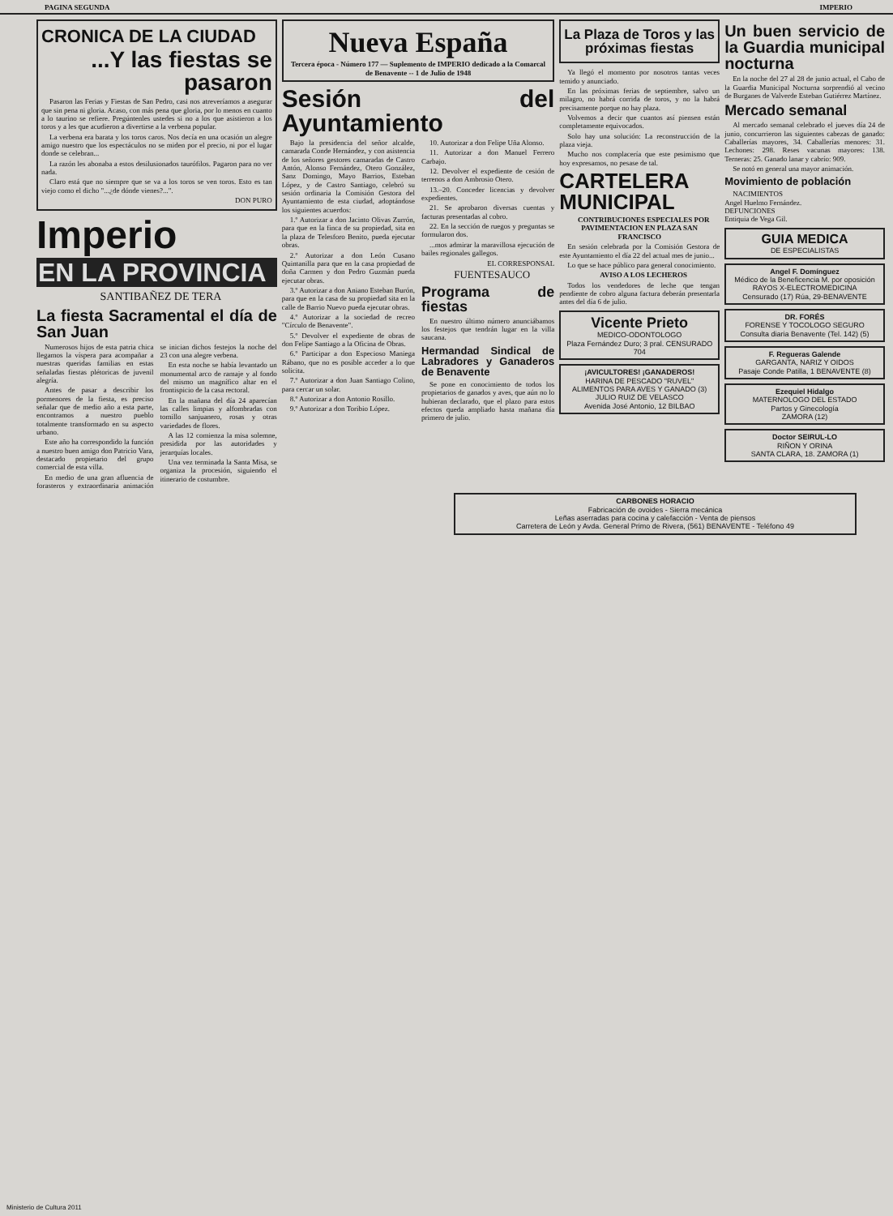PAGINA SEGUNDA IMPERIO
CRONICA DE LA CIUDAD
...Y las fiestas se pasaron
Pasaron las Ferias y Fiestas de San Pedro, casi nos atreveríamos a asegurar que sin pena ni gloria. Acaso, con más pena que gloria, por lo menos en cuanto a lo taurino se refiere. Pregúntenles ustedes si no a los que asistieron a los toros y a les que acudieron a divertirse a la verbena popular.
La verbena era barata y los toros caros. Nos decía en una ocasión un alegre amigo nuestro que los espectáculos no se miden por el precio, ni por el lugar donde se celebran...
La razón les abonaba a estos desilusionados taurófilos. Pagaron para no ver nada.
Claro está que no siempre que se va a los toros se ven toros. Esto es tan viejo como el dicho "...¿de dónde vienes?...".
DON PURO
Imperio
EN LA PROVINCIA
SANTIBAÑEZ DE TERA
La fiesta Sacramental el día de San Juan
Numerosos hijos de esta patria chica llegamos la víspera para acompañar a nuestras queridas familias en estas señaladas fiestas plétoricas de juvenil alegría.
Antes de pasar a describir los pormenores de la fiesta, es preciso señalar que de medio año a esta parte, encontramos a nuestro pueblo totalmente transformado en su aspecto urbano.
Este año ha correspondido la función a nuestro buen amigo don Patricio Vara, destacado propietario del grupo comercial de esta villa.
En medio de una gran afluencia de forasteros y extraordinaria animación se inician dichos festejos la noche del 23 con una alegre verbena.
En esta noche se había levantado un monumental arco de ramaje y al fondo del mismo un magnífico altar en el frontispicio de la casa rectoral.
En la mañana del día 24 aparecían las calles limpias y alfombradas con tomillo sanjuanero, rosas y otras variedades de flores.
A las 12 comienza la misa solemne, presidida por las autoridades y jerarquías locales.
Una vez terminada la Santa Misa, se organiza la procesión, siguiendo el itinerario de costumbre.
Nueva España
Tercera época - Número 177 — Suplemento de IMPERIO dedicado a la Comarcal de Benavente -- 1 de Julio de 1948
Sesión del Ayuntamiento
Bajo la presidencia del señor alcalde, camarada Conde Hernández, y con asistencia de los señores gestores camaradas de Castro Antón, Alonso Fernández, Otero González, Sanz Domingo, Mayo Barrios, Esteban López, y de Castro Santiago, celebró su sesión ordinaria la Comisión Gestora del Ayuntamiento de esta ciudad, adoptándose los siguientes acuerdos:
1.º Autorizar a don Jacinto Olivas Zurrón, para que en la finca de su propiedad, sita en la plaza de Telesforo Benito, pueda ejecutar obras.
2.º Autorizar a don León Cusano Quintanilla para que en la casa propiedad de doña Carmen y don Pedro Guzmán pueda ejecutar obras.
3.º Autorizar a don Aniano Esteban Burón, para que en la casa de su propiedad sita en la calle de Barrio Nuevo pueda ejecutar obras.
4.º Autorizar a la sociedad de recreo "Círculo de Benavente".
5.º Devolver el expediente de obras de don Felipe Santiago a la Oficina de Obras.
6.º Participar a don Especioso Maniega Rábano, que no es posible acceder a lo que solicita.
7.º Autorizar a don Juan Santiago Colino, para cercar un solar.
8.º Autorizar a don Antonio Rosillo.
9.º Autorizar a don Toribio López.
10. Autorizar a don Felipe Uña Alonso.
11. Autorizar a don Manuel Ferrero Carbajo.
12. Devolver el expediente de cesión de terrenos a don Ambrosio Otero.
13.–20. Conceder licencias y devolver expedientes.
21. Se aprobaron diversas cuentas y facturas presentadas al cobro.
22. En la sección de ruegos y preguntas se formularon dos.
...mos admirar la maravillosa ejecución de bailes regionales gallegos.
EL CORRESPONSAL
FUENTESAUCO
Programa de fiestas
En nuestro último número anunciábamos los festejos que tendrán lugar en la villa saucana.
Hermandad Sindical de Labradores y Ganaderos de Benavente
Se pone en conocimiento de todos los propietarios de ganados y aves, que aún no lo hubieran declarado, que el plazo para estos efectos queda ampliado hasta mañana día primero de julio.
La Plaza de Toros y las próximas fiestas
Ya llegó el momento por nosotros tantas veces temido y anunciado.
En las próximas ferias de septiembre, salvo un milagro, no habrá corrida de toros, y no la habrá precisamente porque no hay plaza.
Volvemos a decir que cuantos así piensen están completamente equivocados.
Solo hay una solución: La reconstrucción de la plaza vieja.
Mucho nos complacería que este pesimismo que hoy expresamos, no pesase de tal.
CARTELERA MUNICIPAL
CONTRIBUCIONES ESPECIALES POR PAVIMENTACION EN PLAZA SAN FRANCISCO
En sesión celebrada por la Comisión Gestora de este Ayuntamiento el día 22 del actual mes de junio...
Lo que se hace público para general conocimiento.
AVISO A LOS LECHEROS
Todos los vendedores de leche que tengan pendiente de cobro alguna factura deberán presentarla antes del día 6 de julio.
Vicente Prieto
MEDICO-ODONTOLOGO
Plaza Fernández Duro; 3 pral. CENSURADO 704
¡AVICULTORES! ¡GANADEROS!
HARINA DE PESCADO "RUVEL"
ALIMENTOS PARA AVES Y GANADO (3)
JULIO RUIZ DE VELASCO
Avenida José Antonio, 12 BILBAO
Un buen servicio de la Guardia municipal nocturna
En la noche del 27 al 28 de junio actual, el Cabo de la Guardia Municipal Nocturna sorprendió al vecino de Burganes de Valverde Esteban Gutiérrez Martínez.
Mercado semanal
Al mercado semanal celebrado el jueves día 24 de junio, concurrieron las siguientes cabezas de ganado: Caballerías mayores, 34. Caballerías menores: 31. Lechones: 298. Reses vacunas mayores: 138. Terneras: 25. Ganado lanar y cabrío: 909.
Se notó en general una mayor animación.
Movimiento de población
NACIMIENTOS
Angel Huelmo Fernández.
DEFUNCIONES
Entiquia de Vega Gil.
GUIA MEDICA
DE ESPECIALISTAS
Angel F. Domínguez
Médico de la Beneficencia M. por oposición
RAYOS X-ELECTROMEDICINA
Censurado (17) Rúa, 29-BENAVENTE
DR. FORÉS
FORENSE Y TOCOLOGO SEGURO
Consulta diaria Benavente (Tel. 142) (5)
F. Regueras Galende
GARGANTA, NARIZ Y OIDOS
Pasaje Conde Patilla, 1 BENAVENTE (8)
Ezequiel Hidalgo
MATERNOLOGO DEL ESTADO
Partos y Ginecología
ZAMORA (12)
Doctor SEIRUL-LO
RIÑON Y ORINA
SANTA CLARA, 18. ZAMORA (1)
CARBONES HORACIO
Fabricación de ovoides - Sierra mecánica
Leñas aserradas para cocina y calefacción - Venta de piensos
Carretera de León y Avda. General Primo de Rivera, (561) BENAVENTE - Teléfono 49
Ministerio de Cultura 2011